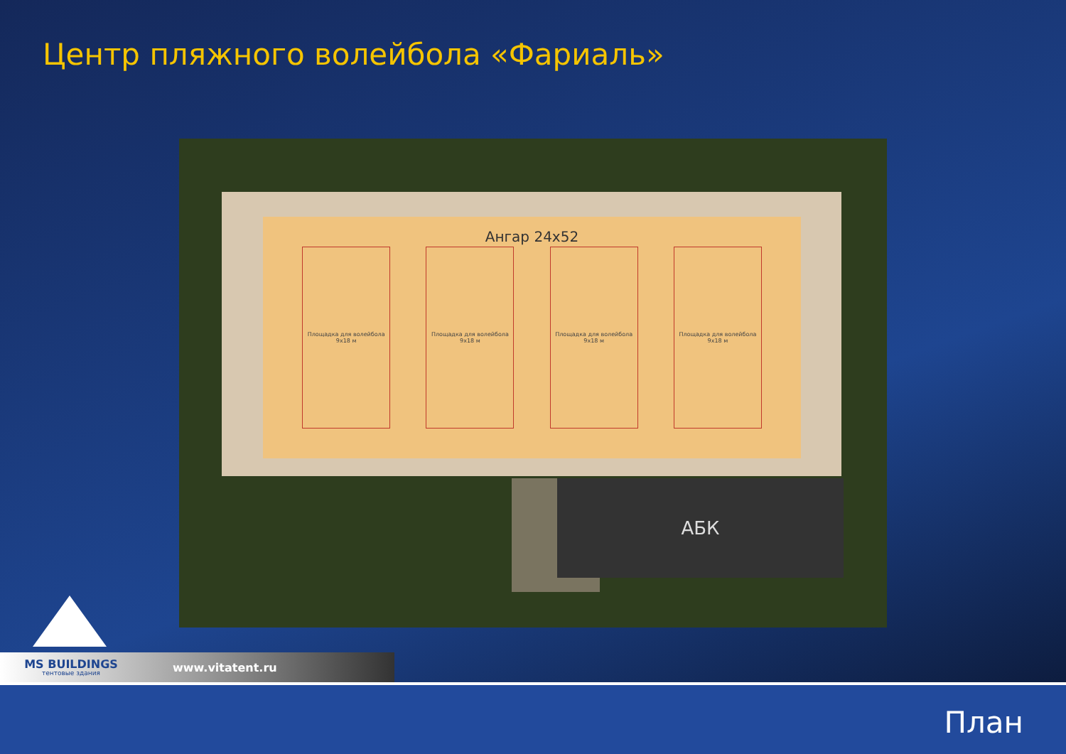Центр пляжного волейбола «Фариаль»
Ангар 24x52
Площадка для волейбола
9x18 м
Площадка для волейбола
9x18 м
Площадка для волейбола
9x18 м
Площадка для волейбола
9x18 м
АБК
MS BUILDINGS
тентовые здания
www.vitatent.ru
План